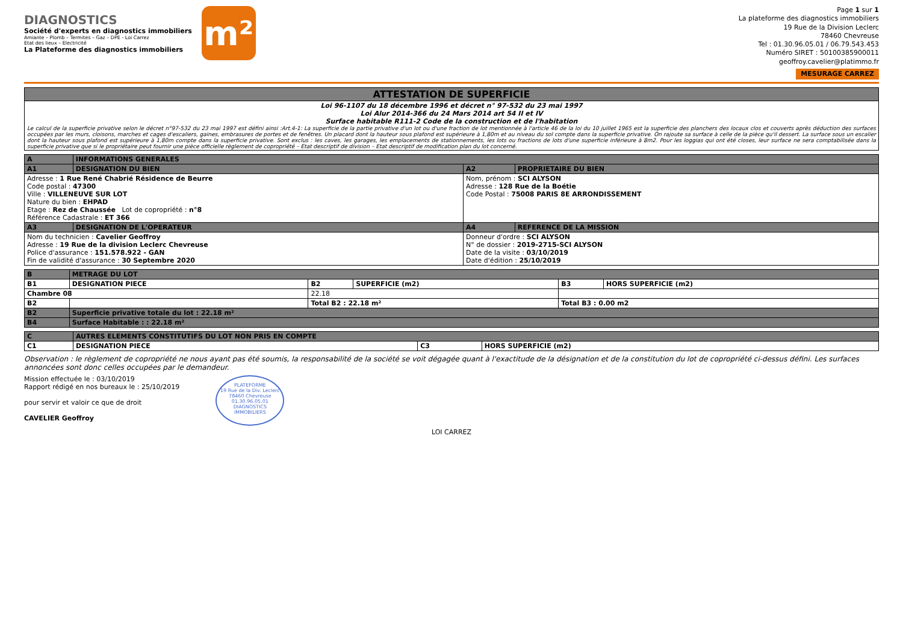DIAGNOSTICS
Société d'experts en diagnostics immobiliers
Amiante – Plomb – Termites – Gaz – DPE - Loi Carrez
Etat des lieux – Electricité
La Plateforme des diagnostics immobiliers
m²
Page 1 sur 1
La plateforme des diagnostics immobiliers
19 Rue de la Division Leclerc
78460 Chevreuse
Tel : 01.30.96.05.01 / 06.79.543.453
Numéro SIRET : 50100385900011
geoffroy.cavelier@platimmo.fr
MESURAGE CARREZ
| ATTESTATION DE SUPERFICIE |
| Loi 96-1107 du 18 décembre 1996 et décret n° 97-532 du 23 mai 1997 Loi Alur 2014-366 du 24 Mars 2014 art 54 II et IV Surface habitable R111-2 Code de la construction et de l'habitation Le calcul de la superficie privative selon le décret n°97-532 du 23 mai 1997 est défini ainsi :Art.4-1: La superficie de la partie privative d'un lot ou d'une fraction de lot mentionnée à l'article 46 de la loi du 10 juillet 1965 est la superficie des planchers des locaux clos et couverts après déduction des surfaces occupées par les murs, cloisons, marches et cages d'escaliers, gaines, embrasures de portes et de fenêtres. Un placard dont la hauteur sous plafond est supérieure à 1,80m et au niveau du sol compte dans la superficie privative. On rajoute sa surface à celle de la pièce qu'il dessert. La surface sous un escalier dont la hauteur sous plafond est supérieure à 1,80m compte dans la superficie privative. Sont exclus : les caves, les garages, les emplacements de stationnements, les lots ou fractions de lots d'une superficie inférieure à 8m2. Pour les loggias qui ont été closes, leur surface ne sera comptabilisée dans la superficie privative que si le propriétaire peut fournir une pièce officielle règlement de copropriété – Etat descriptif de division – Etat descriptif de modification plan du lot concerné. |
| A | INFORMATIONS GENERALES | | |
| --- | --- | --- | --- |
| A1 | DESIGNATION DU BIEN | A2 | PROPRIETAIRE DU BIEN |
| Adresse : 1 Rue René Chabrié Résidence de Beurre Code postal : 47300 Ville : VILLENEUVE SUR LOT Nature du bien : EHPAD Etage : Rez de Chaussée Lot de copropriété : n°8 Référence Cadastrale : ET 366 | | Nom, prénom : SCI ALYSON Adresse : 128 Rue de la Boétie Code Postal : 75008 PARIS 8E ARRONDISSEMENT | |
| A3 | DESIGNATION DE L'OPERATEUR | A4 | REFERENCE DE LA MISSION |
| Nom du technicien : Cavelier Geoffroy Adresse : 19 Rue de la division Leclerc Chevreuse Police d'assurance : 151.578.922 - GAN Fin de validité d'assurance : 30 Septembre 2020 | | Donneur d'ordre : SCI ALYSON N° de dossier : 2019-2715-SCI ALYSON Date de la visite : 03/10/2019 Date d'édition : 25/10/2019 | |
| B | METRAGE DU LOT | | | | |
| --- | --- | --- | --- | --- | --- |
| B1 | DESIGNATION PIECE | B2 | SUPERFICIE (m2) | B3 | HORS SUPERFICIE (m2) |
| Chambre 08 | | 22.18 | | | |
| B2 | | Total B2 : 22.18 m² | | Total B3 : 0.00 m2 | |
| B2 | Superficie privative totale du lot : 22.18 m² | | | | |
| B4 | Surface Habitable : : 22.18 m² | | | | |
| C | AUTRES ELEMENTS CONSTITUTIFS DU LOT NON PRIS EN COMPTE | | |
| --- | --- | --- | --- |
| C1 | DESIGNATION PIECE | C3 | HORS SUPERFICIE (m2) |
Observation : le règlement de copropriété ne nous ayant pas été soumis, la responsabilité de la société se voit dégagée quant à l'exactitude de la désignation et de la constitution du lot de copropriété ci-dessus défini. Les surfaces annoncées sont donc celles occupées par le demandeur.
Mission effectuée le : 03/10/2019
Rapport rédigé en nos bureaux le : 25/10/2019
pour servir et valoir ce que de droit
CAVELIER Geoffroy
PLATEFORME
19 Rue de la Div. Leclerc
78460 Chevreuse
01.30.96.05.01
DIAGNOSTICS IMMOBILIERS
LOI CARREZ